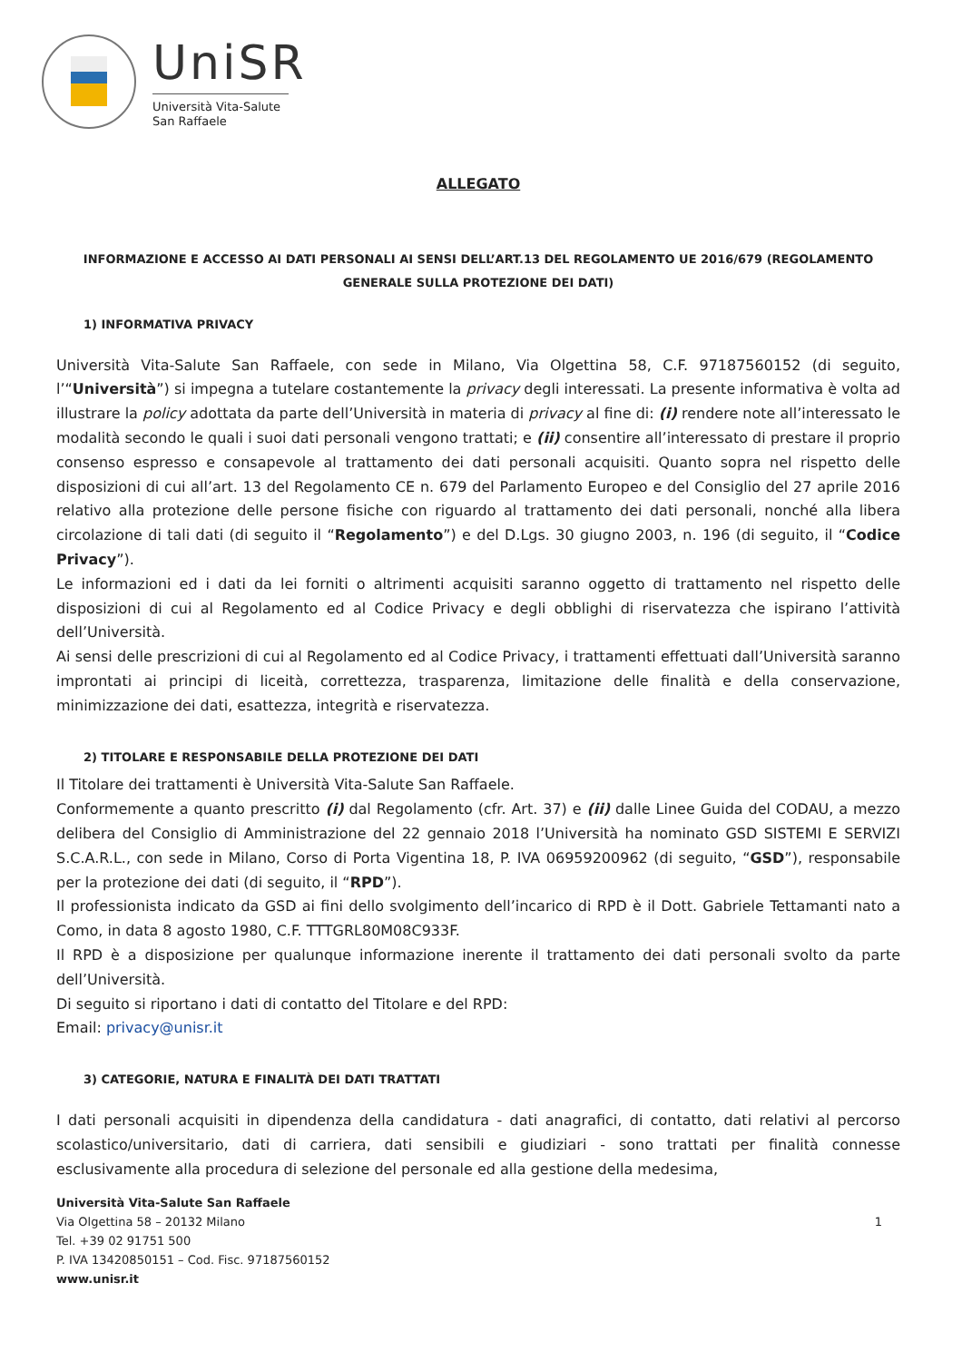UniSR
Università Vita-Salute
San Raffaele
ALLEGATO
INFORMAZIONE E ACCESSO AI DATI PERSONALI AI SENSI DELL’ART.13 DEL REGOLAMENTO UE 2016/679 (REGOLAMENTO GENERALE SULLA PROTEZIONE DEI DATI)
1) INFORMATIVA PRIVACY
Università Vita-Salute San Raffaele, con sede in Milano, Via Olgettina 58, C.F. 97187560152 (di seguito, l’“Università”) si impegna a tutelare costantemente la privacy degli interessati. La presente informativa è volta ad illustrare la policy adottata da parte dell’Università in materia di privacy al fine di: (i) rendere note all’interessato le modalità secondo le quali i suoi dati personali vengono trattati; e (ii) consentire all’interessato di prestare il proprio consenso espresso e consapevole al trattamento dei dati personali acquisiti. Quanto sopra nel rispetto delle disposizioni di cui all’art. 13 del Regolamento CE n. 679 del Parlamento Europeo e del Consiglio del 27 aprile 2016 relativo alla protezione delle persone fisiche con riguardo al trattamento dei dati personali, nonché alla libera circolazione di tali dati (di seguito il “Regolamento”) e del D.Lgs. 30 giugno 2003, n. 196 (di seguito, il “Codice Privacy”).
Le informazioni ed i dati da lei forniti o altrimenti acquisiti saranno oggetto di trattamento nel rispetto delle disposizioni di cui al Regolamento ed al Codice Privacy e degli obblighi di riservatezza che ispirano l’attività dell’Università.
Ai sensi delle prescrizioni di cui al Regolamento ed al Codice Privacy, i trattamenti effettuati dall’Università saranno improntati ai principi di liceità, correttezza, trasparenza, limitazione delle finalità e della conservazione, minimizzazione dei dati, esattezza, integrità e riservatezza.
2) TITOLARE E RESPONSABILE DELLA PROTEZIONE DEI DATI
Il Titolare dei trattamenti è Università Vita-Salute San Raffaele.
Conformemente a quanto prescritto (i) dal Regolamento (cfr. Art. 37) e (ii) dalle Linee Guida del CODAU, a mezzo delibera del Consiglio di Amministrazione del 22 gennaio 2018 l’Università ha nominato GSD SISTEMI E SERVIZI S.C.A.R.L., con sede in Milano, Corso di Porta Vigentina 18, P. IVA 06959200962 (di seguito, “GSD”), responsabile per la protezione dei dati (di seguito, il “RPD”).
Il professionista indicato da GSD ai fini dello svolgimento dell’incarico di RPD è il Dott. Gabriele Tettamanti nato a Como, in data 8 agosto 1980, C.F. TTTGRL80M08C933F.
Il RPD è a disposizione per qualunque informazione inerente il trattamento dei dati personali svolto da parte dell’Università.
Di seguito si riportano i dati di contatto del Titolare e del RPD:
Email: privacy@unisr.it
3) CATEGORIE, NATURA E FINALITÀ DEI DATI TRATTATI
I dati personali acquisiti in dipendenza della candidatura - dati anagrafici, di contatto, dati relativi al percorso scolastico/universitario, dati di carriera, dati sensibili e giudiziari - sono trattati per finalità connesse esclusivamente alla procedura di selezione del personale ed alla gestione della medesima,
Università Vita-Salute San Raffaele
Via Olgettina 58 – 20132 Milano
Tel. +39 02 91751 500
P. IVA 13420850151 – Cod. Fisc. 97187560152
www.unisr.it
1